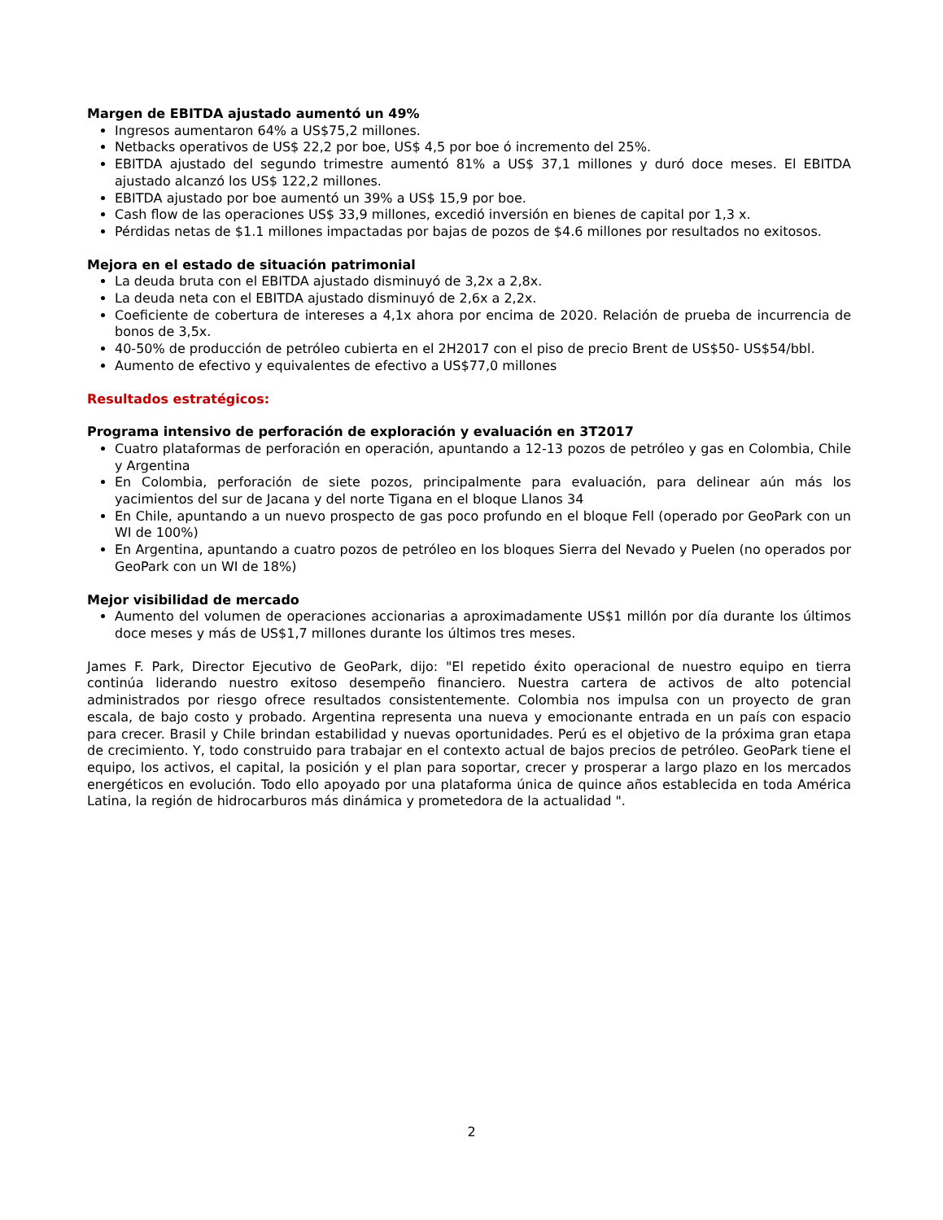Margen de EBITDA ajustado aumentó un 49%
Ingresos aumentaron 64% a US$75,2 millones.
Netbacks operativos de US$ 22,2 por boe, US$ 4,5 por boe ó incremento del 25%.
EBITDA ajustado del segundo trimestre aumentó 81% a US$ 37,1 millones y duró doce meses. El EBITDA ajustado alcanzó los US$ 122,2 millones.
EBITDA ajustado por boe aumentó un 39% a US$ 15,9 por boe.
Cash flow de las operaciones US$ 33,9 millones, excedió inversión en bienes de capital por 1,3 x.
Pérdidas netas de $1.1 millones impactadas por bajas de pozos de $4.6 millones por resultados no exitosos.
Mejora en el estado de situación patrimonial
La deuda bruta con el EBITDA ajustado disminuyó de 3,2x a 2,8x.
La deuda neta con el EBITDA ajustado disminuyó de 2,6x a 2,2x.
Coeficiente de cobertura de intereses a 4,1x ahora por encima de 2020. Relación de prueba de incurrencia de bonos de 3,5x.
40-50% de producción de petróleo cubierta en el 2H2017 con el piso de precio Brent de US$50- US$54/bbl.
Aumento de efectivo y equivalentes de efectivo a US$77,0 millones
Resultados estratégicos:
Programa intensivo de perforación de exploración y evaluación en 3T2017
Cuatro plataformas de perforación en operación, apuntando a 12-13 pozos de petróleo y gas en Colombia, Chile y Argentina
En Colombia, perforación de siete pozos, principalmente para evaluación, para delinear aún más los yacimientos del sur de Jacana y del norte Tigana en el bloque Llanos 34
En Chile, apuntando a un nuevo prospecto de gas poco profundo en el bloque Fell (operado por GeoPark con un WI de 100%)
En Argentina, apuntando a cuatro pozos de petróleo en los bloques Sierra del Nevado y Puelen (no operados por GeoPark con un WI de 18%)
Mejor visibilidad de mercado
Aumento del volumen de operaciones accionarias a aproximadamente US$1 millón por día durante los últimos doce meses y más de US$1,7 millones durante los últimos tres meses.
James F. Park, Director Ejecutivo de GeoPark, dijo: "El repetido éxito operacional de nuestro equipo en tierra continúa liderando nuestro exitoso desempeño financiero. Nuestra cartera de activos de alto potencial administrados por riesgo ofrece resultados consistentemente. Colombia nos impulsa con un proyecto de gran escala, de bajo costo y probado. Argentina representa una nueva y emocionante entrada en un país con espacio para crecer. Brasil y Chile brindan estabilidad y nuevas oportunidades. Perú es el objetivo de la próxima gran etapa de crecimiento. Y, todo construido para trabajar en el contexto actual de bajos precios de petróleo. GeoPark tiene el equipo, los activos, el capital, la posición y el plan para soportar, crecer y prosperar a largo plazo en los mercados energéticos en evolución. Todo ello apoyado por una plataforma única de quince años establecida en toda América Latina, la región de hidrocarburos más dinámica y prometedora de la actualidad ".
2